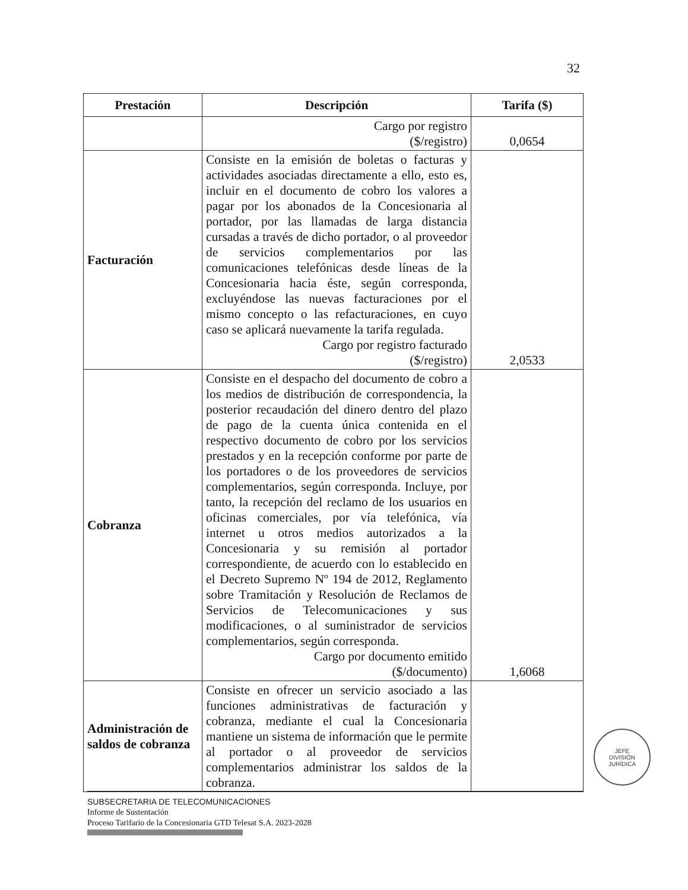32
| Prestación | Descripción | Tarifa ($) |
| --- | --- | --- |
| | Cargo por registro ($/registro) | 0,0654 |
| Facturación | Consiste en la emisión de boletas o facturas y actividades asociadas directamente a ello, esto es, incluir en el documento de cobro los valores a pagar por los abonados de la Concesionaria al portador, por las llamadas de larga distancia cursadas a través de dicho portador, o al proveedor de servicios complementarios por las comunicaciones telefónicas desde líneas de la Concesionaria hacia éste, según corresponda, excluyéndose las nuevas facturaciones por el mismo concepto o las refacturaciones, en cuyo caso se aplicará nuevamente la tarifa regulada. Cargo por registro facturado ($/registro) | 2,0533 |
| Cobranza | Consiste en el despacho del documento de cobro a los medios de distribución de correspondencia, la posterior recaudación del dinero dentro del plazo de pago de la cuenta única contenida en el respectivo documento de cobro por los servicios prestados y en la recepción conforme por parte de los portadores o de los proveedores de servicios complementarios, según corresponda. Incluye, por tanto, la recepción del reclamo de los usuarios en oficinas comerciales, por vía telefónica, vía internet u otros medios autorizados a la Concesionaria y su remisión al portador correspondiente, de acuerdo con lo establecido en el Decreto Supremo Nº 194 de 2012, Reglamento sobre Tramitación y Resolución de Reclamos de Servicios de Telecomunicaciones y sus modificaciones, o al suministrador de servicios complementarios, según corresponda. Cargo por documento emitido ($/documento) | 1,6068 |
| Administración de saldos de cobranza | Consiste en ofrecer un servicio asociado a las funciones administrativas de facturación y cobranza, mediante el cual la Concesionaria mantiene un sistema de información que le permite al portador o al proveedor de servicios complementarios administrar los saldos de la cobranza. | |
JEFE
DIVISIÓN
JURÍDICA
SUBSECRETARIA DE TELECOMUNICACIONES
Informe de Sustentación
Proceso Tarifario de la Concesionaria GTD Telesat S.A. 2023-2028